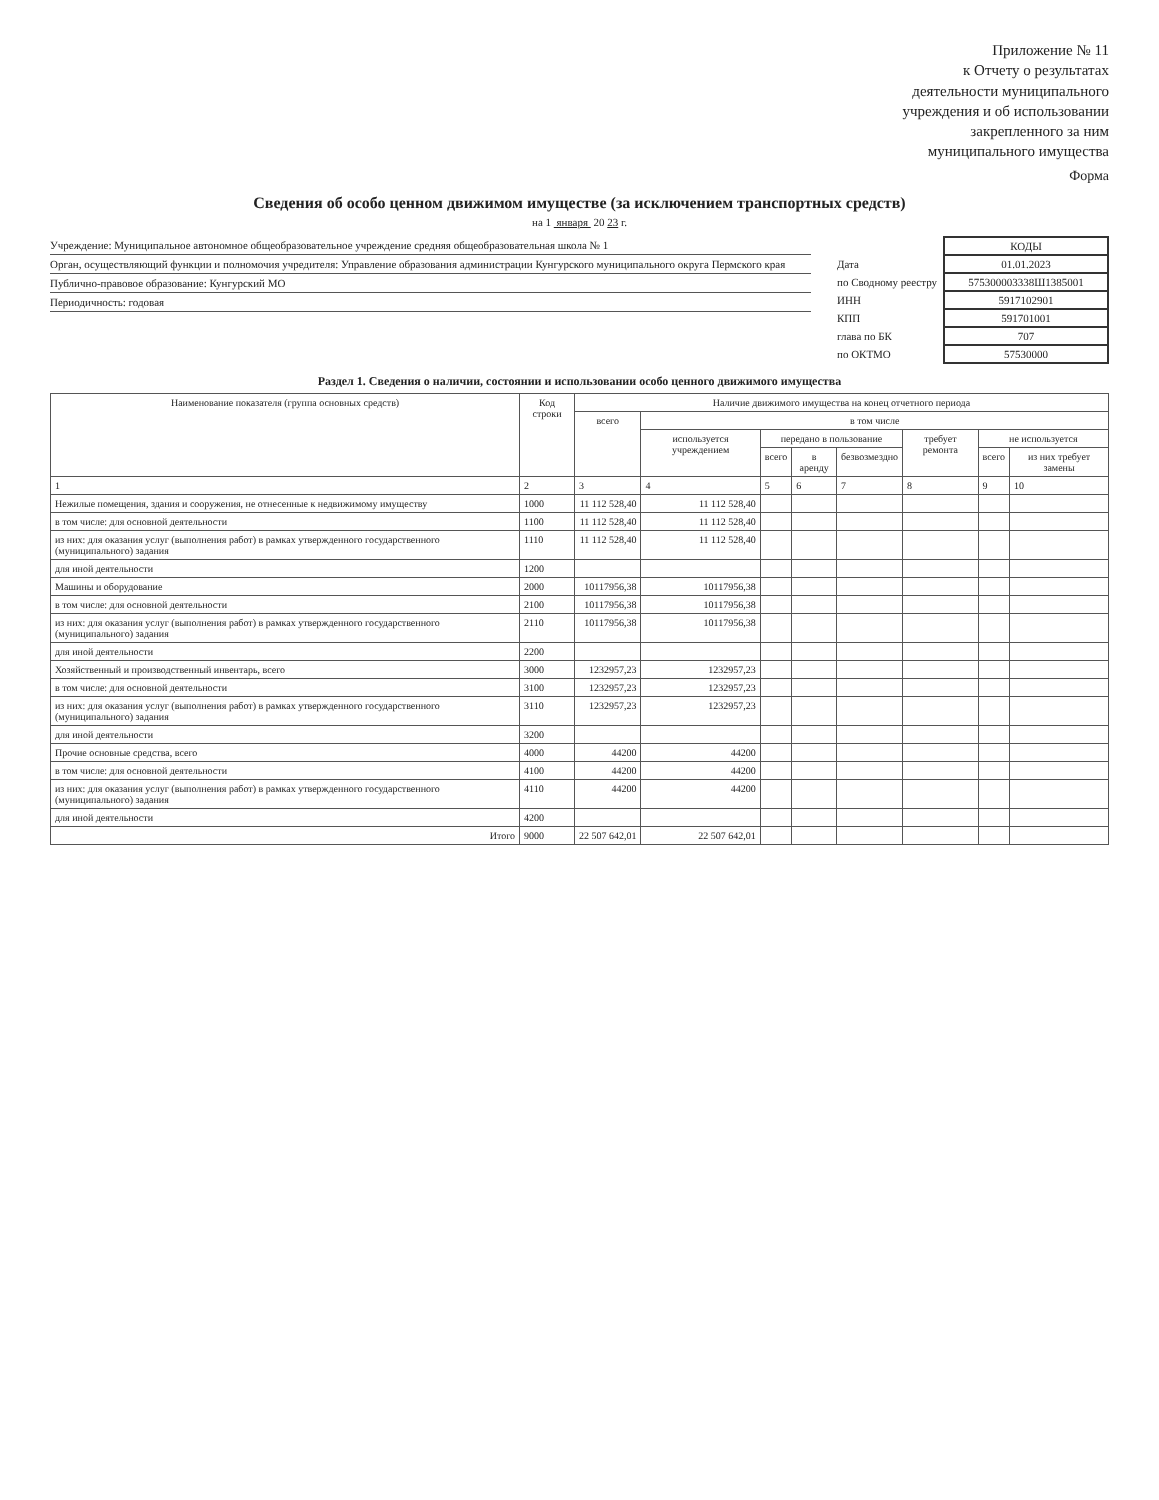Приложение № 11
к Отчету о результатах
деятельности муниципального
учреждения и об использовании
закрепленного за ним
муниципального имущества
Форма
Сведения об особо ценном движимом имуществе (за исключением транспортных средств)
на 1 января 20 23 г.
Учреждение: Муниципальное автономное общеобразовательное учреждение средняя общеобразовательная школа № 1
Орган, осуществляющий функции и полномочия учредителя: Управление образования администрации Кунгурского муниципального округа Пермского края
Публично-правовое образование: Кунгурский МО
Периодичность: годовая
| | КОДЫ |
| Дата | 01.01.2023 |
| по Сводному реестру | 575300003338Ш1385001 |
| ИНН | 5917102901 |
| КПП | 591701001 |
| глава по БК | 707 |
| по ОКТМО | 57530000 |
Раздел 1. Сведения о наличии, состоянии и использовании особо ценного движимого имущества
| Наименование показателя (группа основных средств) | Код строки | Наличие движимого имущества на конец отчетного периода | | | | | | | |
| --- | --- | --- | --- | --- | --- | --- | --- | --- | --- |
| | | всего | в том числе | | | | | | |
| | | | используется учреждением | передано в пользование | | | требует ремонта | не используется | |
| | | | | всего | в аренду | безвозмездно | | всего | из них требует замены |
| 1 | 2 | 3 | 4 | 5 | 6 | 7 | 8 | 9 | 10 |
| Нежилые помещения, здания и сооружения, не отнесенные к недвижимому имуществу | 1000 | 11 112 528,40 | 11 112 528,40 | | | | | | |
| в том числе: для основной деятельности | 1100 | 11 112 528,40 | 11 112 528,40 | | | | | | |
| из них: для оказания услуг (выполнения работ) в рамках утвержденного государственного (муниципального) задания | 1110 | 11 112 528,40 | 11 112 528,40 | | | | | | |
| для иной деятельности | 1200 | | | | | | | | |
| Машины и оборудование | 2000 | 10117956,38 | 10117956,38 | | | | | | |
| в том числе: для основной деятельности | 2100 | 10117956,38 | 10117956,38 | | | | | | |
| из них: для оказания услуг (выполнения работ) в рамках утвержденного государственного (муниципального) задания | 2110 | 10117956,38 | 10117956,38 | | | | | | |
| для иной деятельности | 2200 | | | | | | | | |
| Хозяйственный и производственный инвентарь, всего | 3000 | 1232957,23 | 1232957,23 | | | | | | |
| в том числе: для основной деятельности | 3100 | 1232957,23 | 1232957,23 | | | | | | |
| из них: для оказания услуг (выполнения работ) в рамках утвержденного государственного (муниципального) задания | 3110 | 1232957,23 | 1232957,23 | | | | | | |
| для иной деятельности | 3200 | | | | | | | | |
| Прочие основные средства, всего | 4000 | 44200 | 44200 | | | | | | |
| в том числе: для основной деятельности | 4100 | 44200 | 44200 | | | | | | |
| из них: для оказания услуг (выполнения работ) в рамках утвержденного государственного (муниципального) задания | 4110 | 44200 | 44200 | | | | | | |
| для иной деятельности | 4200 | | | | | | | | |
| Итого | 9000 | 22 507 642,01 | 22 507 642,01 | | | | | | |